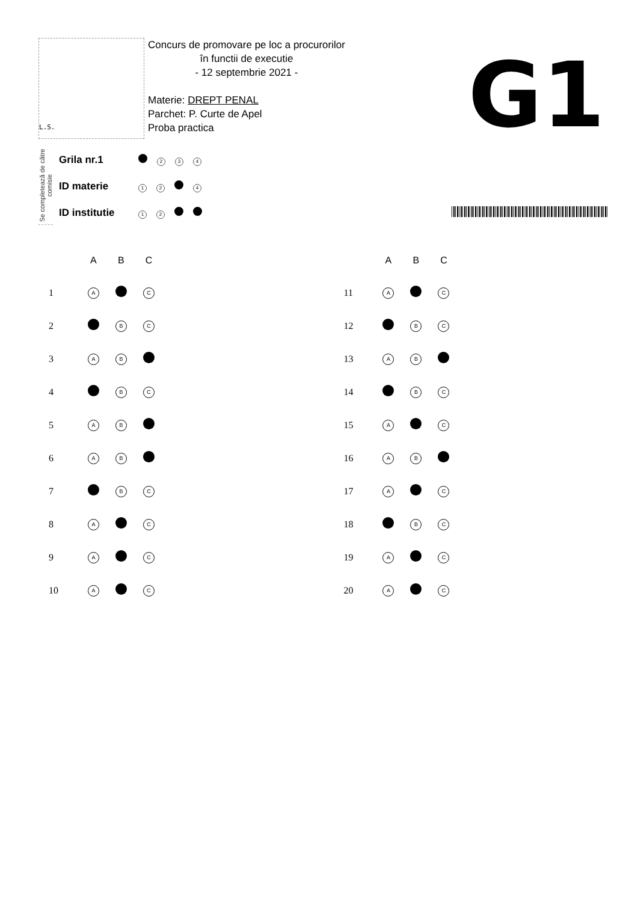L.S.
Concurs de promovare pe loc a procurorilor
în functii de executie
- 12 septembrie 2021 -
Materie: DREPT PENAL
Parchet: P. Curte de Apel
Proba practica
G1
Se completează de către comisie
| Grila nr.1 | 2 3 4 |
| ID materie | 1 2 4 |
| ID institutie | 1 2 |
| | A | B | C |
| --- | --- | --- | --- |
| 1 | A | | C |
| 2 | | B | C |
| 3 | A | B | |
| 4 | | B | C |
| 5 | A | B | |
| 6 | A | B | |
| 7 | | B | C |
| 8 | A | | C |
| 9 | A | | C |
| 10 | A | | C |
| | A | B | C |
| --- | --- | --- | --- |
| 11 | A | | C |
| 12 | | B | C |
| 13 | A | B | |
| 14 | | B | C |
| 15 | A | | C |
| 16 | A | B | |
| 17 | A | | C |
| 18 | | B | C |
| 19 | A | | C |
| 20 | A | | C |